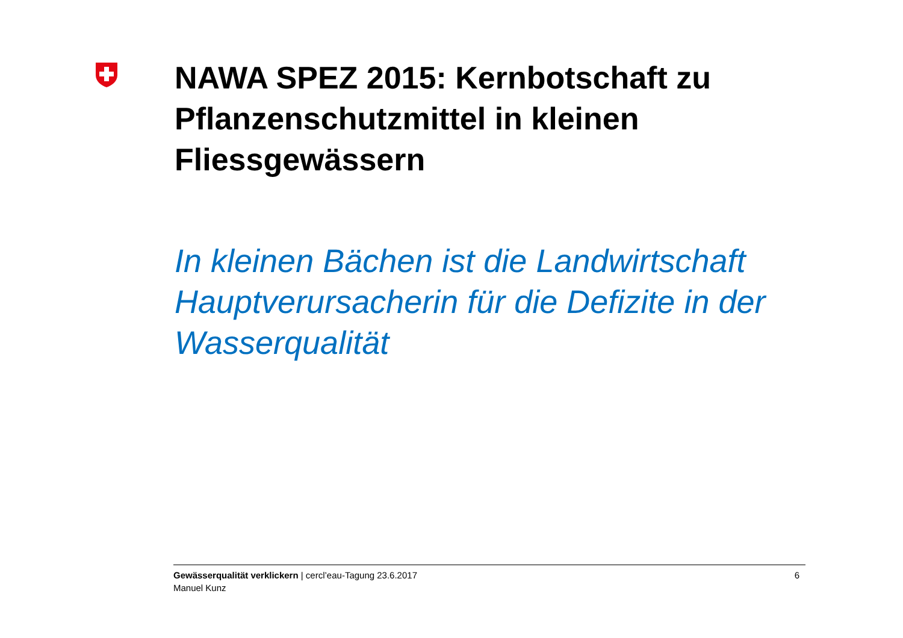NAWA SPEZ 2015: Kernbotschaft zu Pflanzenschutzmittel in kleinen Fliessgewässern
In kleinen Bächen ist die Landwirtschaft Hauptverursacherin für die Defizite in der Wasserqualität
Gewässerqualität verklickern | cercl’eau-Tagung 23.6.2017
Manuel Kunz
6